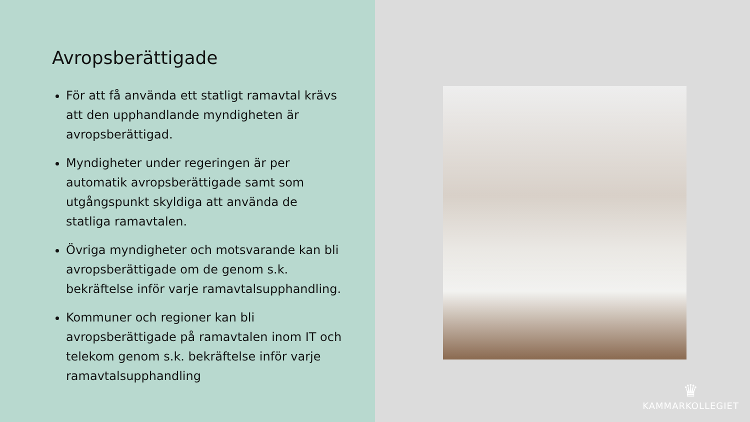Avropsberättigade
För att få använda ett statligt ramavtal krävs att den upphandlande myndigheten är avropsberättigad.
Myndigheter under regeringen är per automatik avropsberättigade samt som utgångspunkt skyldiga att använda de statliga ramavtalen.
Övriga myndigheter och motsvarande kan bli avropsberättigade om de genom s.k. bekräftelse inför varje ramavtalsupphandling.
Kommuner och regioner kan bli avropsberättigade på ramavtalen inom IT och telekom genom s.k. bekräftelse inför varje ramavtalsupphandling
♛
KAMMARKOLLEGIET